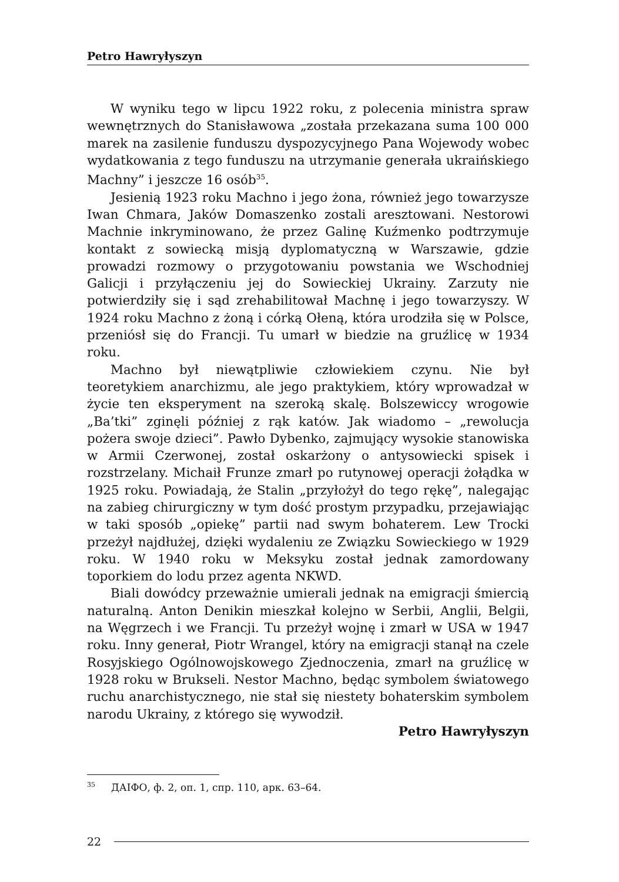Petro Hawryłyszyn
W wyniku tego w lipcu 1922 roku, z polecenia ministra spraw wewnętrznych do Stanisławowa „została przekazana suma 100 000 marek na zasilenie funduszu dyspozycyjnego Pana Wojewody wobec wydatkowania z tego funduszu na utrzymanie generała ukraińskiego Machny” i jeszcze 16 osób<sup>35</sup>.
Jesienią 1923 roku Machno i jego żona, również jego towarzysze Iwan Chmara, Jaków Domaszenko zostali aresztowani. Nestorowi Machnie inkryminowano, że przez Galinę Kuźmenko podtrzymuje kontakt z sowiecką misją dyplomatyczną w Warszawie, gdzie prowadzi rozmowy o przygotowaniu powstania we Wschodniej Galicji i przyłączeniu jej do Sowieckiej Ukrainy. Zarzuty nie potwierdziły się i sąd zrehabilitował Machnę i jego towarzyszy. W 1924 roku Machno z żoną i córką Ołeną, która urodziła się w Polsce, przeniósł się do Francji. Tu umarł w biedzie na gruźlicę w 1934 roku.
Machno był niewątpliwie człowiekiem czynu. Nie był teoretykiem anarchizmu, ale jego praktykiem, który wprowadzał w życie ten eksperyment na szeroką skalę. Bolszewiccy wrogowie „Ba’tki” zginęli później z rąk katów. Jak wiadomo – „rewolucja pożera swoje dzieci”. Pawło Dybenko, zajmujący wysokie stanowiska w Armii Czerwonej, został oskarżony o antysowiecki spisek i rozstrzelany. Michaił Frunze zmarł po rutynowej operacji żołądka w 1925 roku. Powiadają, że Stalin „przyłożył do tego rękę”, nalegając na zabieg chirurgiczny w tym dość prostym przypadku, przejawiając w taki sposób „opiekę” partii nad swym bohaterem. Lew Trocki przeżył najdłużej, dzięki wydaleniu ze Związku Sowieckiego w 1929 roku. W 1940 roku w Meksyku został jednak zamordowany toporkiem do lodu przez agenta NKWD.
Biali dowódcy przeważnie umierali jednak na emigracji śmiercią naturalną. Anton Denikin mieszkał kolejno w Serbii, Anglii, Belgii, na Węgrzech i we Francji. Tu przeżył wojnę i zmarł w USA w 1947 roku. Inny generał, Piotr Wrangel, który na emigracji stanął na czele Rosyjskiego Ogólnowojskowego Zjednoczenia, zmarł na gruźlicę w 1928 roku w Brukseli. Nestor Machno, będąc symbolem światowego ruchu anarchistycznego, nie stał się niestety bohaterskim symbolem narodu Ukrainy, z którego się wywodził.
Petro Hawryłyszyn
<sup>35</sup> ДАІФО, ф. 2, оп. 1, спр. 110, арк. 63–64.
22